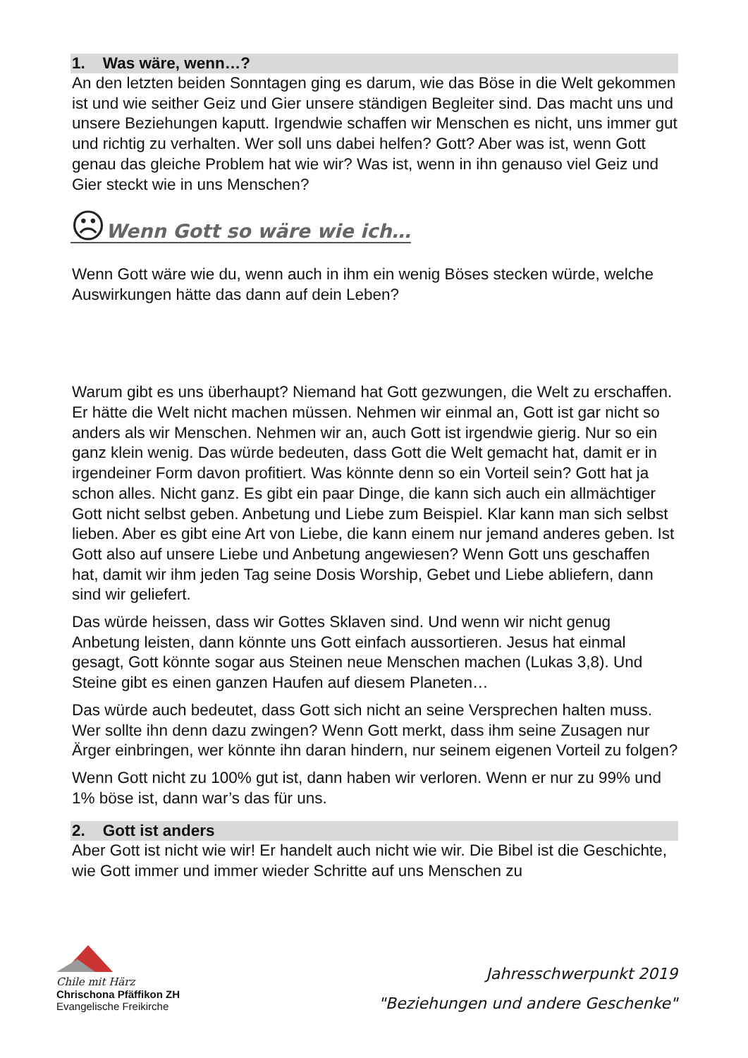1. Was wäre, wenn…?
An den letzten beiden Sonntagen ging es darum, wie das Böse in die Welt gekommen ist und wie seither Geiz und Gier unsere ständigen Begleiter sind. Das macht uns und unsere Beziehungen kaputt. Irgendwie schaffen wir Menschen es nicht, uns immer gut und richtig zu verhalten. Wer soll uns dabei helfen? Gott? Aber was ist, wenn Gott genau das gleiche Problem hat wie wir? Was ist, wenn in ihn genauso viel Geiz und Gier steckt wie in uns Menschen?
☹Wenn Gott so wäre wie ich…
Wenn Gott wäre wie du, wenn auch in ihm ein wenig Böses stecken würde, welche Auswirkungen hätte das dann auf dein Leben?
Warum gibt es uns überhaupt? Niemand hat Gott gezwungen, die Welt zu erschaffen. Er hätte die Welt nicht machen müssen. Nehmen wir einmal an, Gott ist gar nicht so anders als wir Menschen. Nehmen wir an, auch Gott ist irgendwie gierig. Nur so ein ganz klein wenig. Das würde bedeuten, dass Gott die Welt gemacht hat, damit er in irgendeiner Form davon profitiert. Was könnte denn so ein Vorteil sein? Gott hat ja schon alles. Nicht ganz. Es gibt ein paar Dinge, die kann sich auch ein allmächtiger Gott nicht selbst geben. Anbetung und Liebe zum Beispiel. Klar kann man sich selbst lieben. Aber es gibt eine Art von Liebe, die kann einem nur jemand anderes geben. Ist Gott also auf unsere Liebe und Anbetung angewiesen? Wenn Gott uns geschaffen hat, damit wir ihm jeden Tag seine Dosis Worship, Gebet und Liebe abliefern, dann sind wir geliefert.
Das würde heissen, dass wir Gottes Sklaven sind. Und wenn wir nicht genug Anbetung leisten, dann könnte uns Gott einfach aussortieren. Jesus hat einmal gesagt, Gott könnte sogar aus Steinen neue Menschen machen (Lukas 3,8). Und Steine gibt es einen ganzen Haufen auf diesem Planeten…
Das würde auch bedeutet, dass Gott sich nicht an seine Versprechen halten muss. Wer sollte ihn denn dazu zwingen? Wenn Gott merkt, dass ihm seine Zusagen nur Ärger einbringen, wer könnte ihn daran hindern, nur seinem eigenen Vorteil zu folgen?
Wenn Gott nicht zu 100% gut ist, dann haben wir verloren. Wenn er nur zu 99% und 1% böse ist, dann war’s das für uns.
2. Gott ist anders
Aber Gott ist nicht wie wir! Er handelt auch nicht wie wir. Die Bibel ist die Geschichte, wie Gott immer und immer wieder Schritte auf uns Menschen zu
Chile mit Härz
Chrischona Pfäffikon ZH
Evangelische Freikirche
Jahresschwerpunkt 2019
"Beziehungen und andere Geschenke"